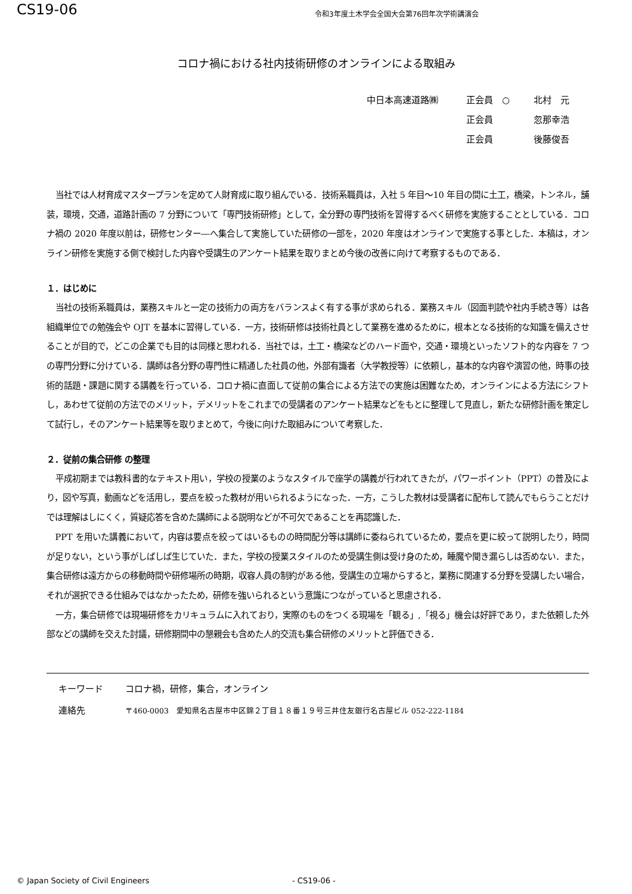CS19-06
令和3年度土木学会全国大会第76回年次学術講演会
コロナ禍における社内技術研修のオンラインによる取組み
中日本高速道路㈱ 正会員　○ 北村　元
正会員 忽那幸浩
正会員 後藤俊吾
当社では人材育成マスタープランを定めて人財育成に取り組んでいる．技術系職員は，入社 5 年目～10 年目の間に土工，橋梁，トンネル，舗装，環境，交通，道路計画の 7 分野について「専門技術研修」として，全分野の専門技術を習得するべく研修を実施することとしている．コロナ禍の 2020 年度以前は，研修センター―へ集合して実施していた研修の一部を，2020 年度はオンラインで実施する事とした．本稿は，オンライン研修を実施する側で検討した内容や受講生のアンケート結果を取りまとめ今後の改善に向けて考察するものである．
１．はじめに
当社の技術系職員は，業務スキルと一定の技術力の両方をバランスよく有する事が求められる．業務スキル（図面判読や社内手続き等）は各組織単位での勉強会や OJT を基本に習得している．一方，技術研修は技術社員として業務を進めるために，根本となる技術的な知識を備えさせることが目的で，どこの企業でも目的は同様と思われる．当社では，土工・橋梁などのハード面や，交通・環境といったソフト的な内容を 7 つの専門分野に分けている．講師は各分野の専門性に精通した社員の他，外部有識者（大学教授等）に依頼し，基本的な内容や演習の他，時事の技術的話題・課題に関する講義を行っている．コロナ禍に直面して従前の集合による方法での実施は困難なため，オンラインによる方法にシフトし，あわせて従前の方法でのメリット，デメリットをこれまでの受講者のアンケート結果などをもとに整理して見直し，新たな研修計画を策定して試行し，そのアンケート結果等を取りまとめて，今後に向けた取組みについて考察した．
２．従前の集合研修 の整理
平成初期までは教科書的なテキスト用い，学校の授業のようなスタイルで座学の講義が行われてきたが，パワーポイント（PPT）の普及により，図や写真，動画などを活用し，要点を絞った教材が用いられるようになった．一方，こうした教材は受講者に配布して読んでもらうことだけでは理解はしにくく，質疑応答を含めた講師による説明などが不可欠であることを再認識した．
PPT を用いた講義において，内容は要点を絞ってはいるものの時間配分等は講師に委ねられているため，要点を更に絞って説明したり，時間が足りない，という事がしばしば生じていた．また，学校の授業スタイルのため受講生側は受け身のため，睡魔や聞き漏らしは否めない．また，集合研修は遠方からの移動時間や研修場所の時期，収容人員の制約がある他，受講生の立場からすると，業務に関連する分野を受講したい場合，それが選択できる仕組みではなかったため，研修を強いられるという意識につながっていると思慮される．
一方，集合研修では現場研修をカリキュラムに入れており，実際のものをつくる現場を「観る」,「視る」機会は好評であり，また依頼した外部などの講師を交えた討議，研修期間中の懇親会も含めた人的交流も集合研修のメリットと評価できる．
キーワード コロナ禍，研修，集合，オンライン
連絡先 〒460-0003　愛知県名古屋市中区錦２丁目１８番１９号三井住友銀行名古屋ビル 052-222-1184
© Japan Society of Civil Engineers - CS19-06 -